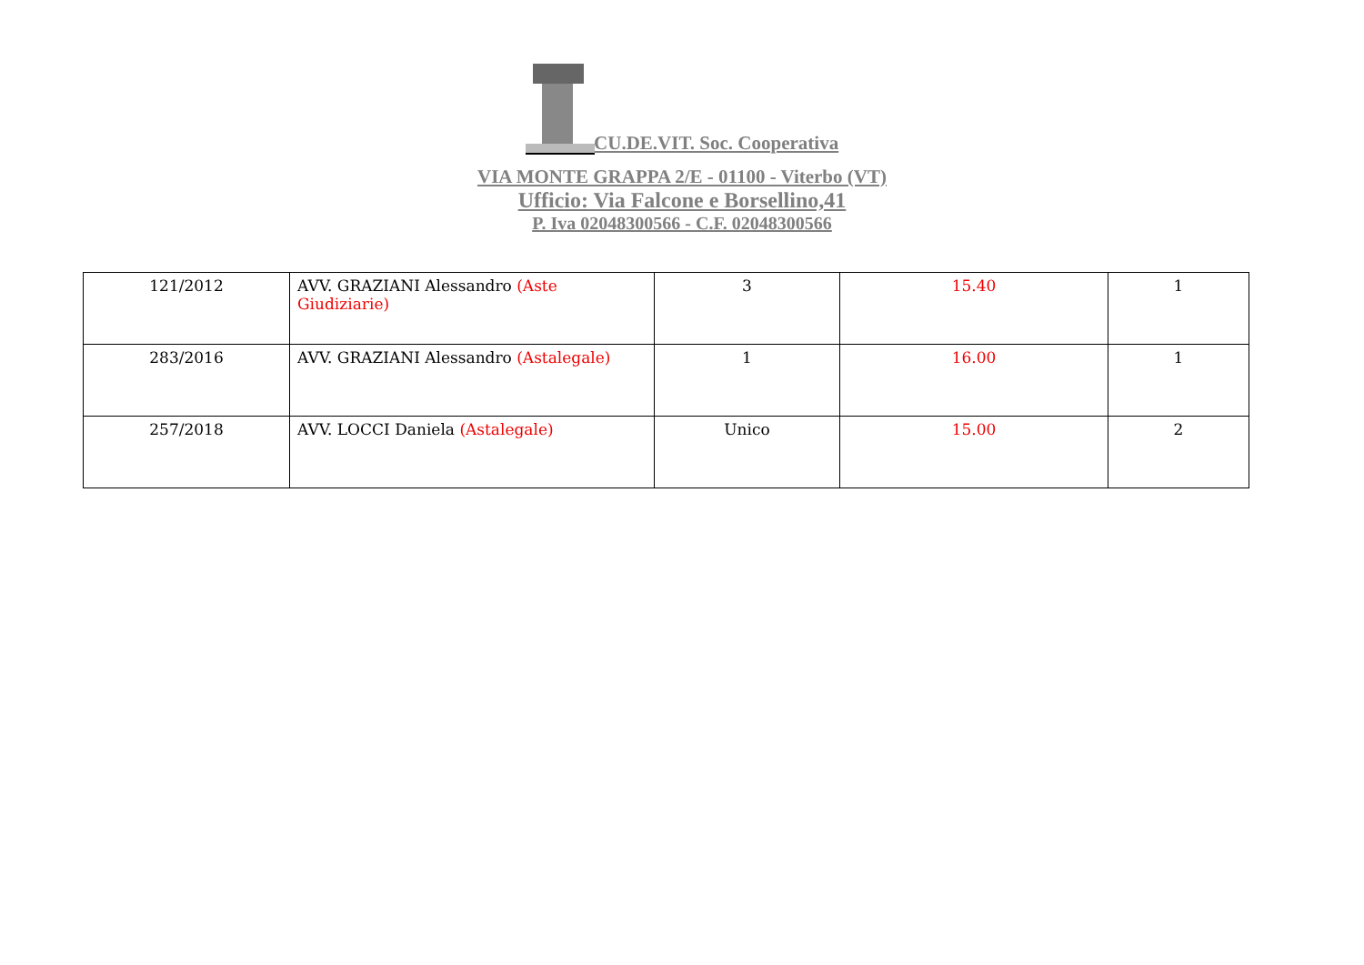CU.DE.VIT. Soc. Cooperativa
VIA MONTE GRAPPA 2/E - 01100 - Viterbo (VT)
Ufficio: Via Falcone e Borsellino,41
P. Iva 02048300566 - C.F. 02048300566
| 121/2012 | AVV. GRAZIANI Alessandro (Aste Giudiziarie) | 3 | 15.40 | 1 |
| 283/2016 | AVV. GRAZIANI Alessandro (Astalegale) | 1 | 16.00 | 1 |
| 257/2018 | AVV. LOCCI Daniela (Astalegale) | Unico | 15.00 | 2 |